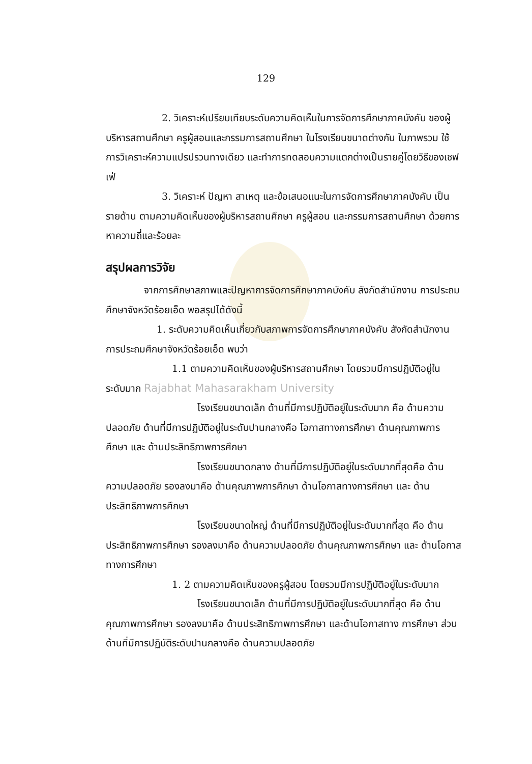129
2. วิเคราะห์เปรียบเทียบระดับความคิดเห็นในการจัดการศึกษาภาคบังคับ ของผู้บริหารสถานศึกษา ครูผู้สอนและกรรมการสถานศึกษา ในโรงเรียนขนาดต่างกัน ในภาพรวม ใช้การวิเคราะห์ความแปรปรวนทางเดียว และทำการทดสอบความแตกต่างเป็นรายคู่โดยวิธีของเชฟเฟ่
3. วิเคราะห์ ปัญหา สาเหตุ และข้อเสนอแนะในการจัดการศึกษาภาคบังคับ เป็นรายด้าน ตามความคิดเห็นของผู้บริหารสถานศึกษา ครูผู้สอน และกรรมการสถานศึกษา ด้วยการหาความถี่และร้อยละ
สรุปผลการวิจัย
จากการศึกษาสภาพและปัญหาการจัดการศึกษาภาคบังคับ สังกัดสำนักงาน การประถมศึกษาจังหวัดร้อยเอ็ด พอสรุปได้ดังนี้
1. ระดับความคิดเห็นเกี่ยวกับสภาพการจัดการศึกษาภาคบังคับ สังกัดสำนักงาน การประถมศึกษาจังหวัดร้อยเอ็ด พบว่า
1.1 ตามความคิดเห็นของผู้บริหารสถานศึกษา โดยรวมมีการปฏิบัติอยู่ใน ระดับมาก Rajabhat Mahasarakham University
โรงเรียนขนาดเล็ก ด้านที่มีการปฏิบัติอยู่ในระดับมาก คือ ด้านความปลอดภัย ด้านที่มีการปฏิบัติอยู่ในระดับปานกลางคือ โอกาสทางการศึกษา ด้านคุณภาพการศึกษา และ ด้านประสิทธิภาพการศึกษา
โรงเรียนขนาดกลาง ด้านที่มีการปฏิบัติอยู่ในระดับมากที่สุดคือ ด้านความปลอดภัย รองลงมาคือ ด้านคุณภาพการศึกษา ด้านโอกาสทางการศึกษา และ ด้านประสิทธิภาพการศึกษา
โรงเรียนขนาดใหญ่ ด้านที่มีการปฏิบัติอยู่ในระดับมากที่สุด คือ ด้านประสิทธิภาพการศึกษา รองลงมาคือ ด้านความปลอดภัย ด้านคุณภาพการศึกษา และ ด้านโอกาสทางการศึกษา
1. 2 ตามความคิดเห็นของครูผู้สอน โดยรวมมีการปฏิบัติอยู่ในระดับมาก
โรงเรียนขนาดเล็ก ด้านที่มีการปฏิบัติอยู่ในระดับมากที่สุด คือ ด้านคุณภาพการศึกษา รองลงมาคือ ด้านประสิทธิภาพการศึกษา และด้านโอกาสทาง การศึกษา ส่วนด้านที่มีการปฏิบัติระดับปานกลางคือ ด้านความปลอดภัย